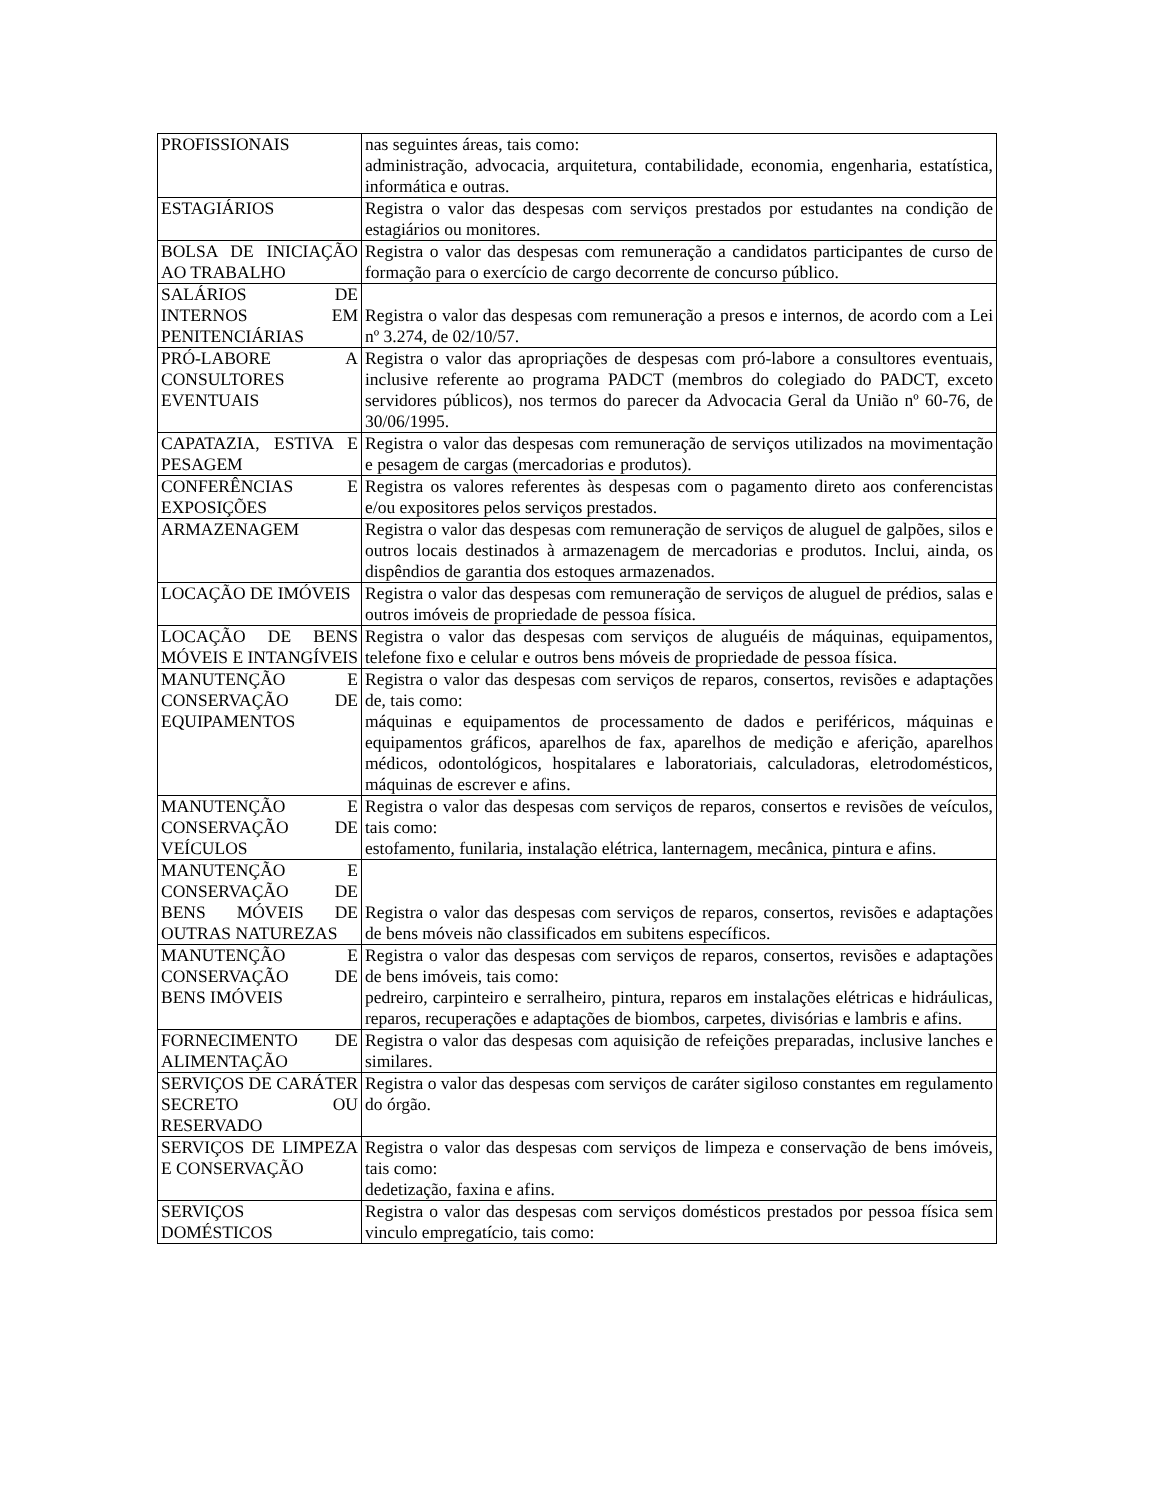| PROFISSIONAIS | nas seguintes áreas, tais como: administração, advocacia, arquitetura, contabilidade, economia, engenharia, estatística, informática e outras. |
| ESTAGIÁRIOS | Registra o valor das despesas com serviços prestados por estudantes na condição de estagiários ou monitores. |
| BOLSA DE INICIAÇÃO AO TRABALHO | Registra o valor das despesas com remuneração a candidatos participantes de curso de formação para o exercício de cargo decorrente de concurso público. |
| SALÁRIOS DE INTERNOS EM PENITENCIÁRIAS | Registra o valor das despesas com remuneração a presos e internos, de acordo com a Lei nº 3.274, de 02/10/57. |
| PRÓ-LABORE A CONSULTORES EVENTUAIS | Registra o valor das apropriações de despesas com pró-labore a consultores eventuais, inclusive referente ao programa PADCT (membros do colegiado do PADCT, exceto servidores públicos), nos termos do parecer da Advocacia Geral da União nº 60-76, de 30/06/1995. |
| CAPATAZIA, ESTIVA E PESAGEM | Registra o valor das despesas com remuneração de serviços utilizados na movimentação e pesagem de cargas (mercadorias e produtos). |
| CONFERÊNCIAS E EXPOSIÇÕES | Registra os valores referentes às despesas com o pagamento direto aos conferencistas e/ou expositores pelos serviços prestados. |
| ARMAZENAGEM | Registra o valor das despesas com remuneração de serviços de aluguel de galpões, silos e outros locais destinados à armazenagem de mercadorias e produtos. Inclui, ainda, os dispêndios de garantia dos estoques armazenados. |
| LOCAÇÃO DE IMÓVEIS | Registra o valor das despesas com remuneração de serviços de aluguel de prédios, salas e outros imóveis de propriedade de pessoa física. |
| LOCAÇÃO DE BENS MÓVEIS E INTANGÍVEIS | Registra o valor das despesas com serviços de aluguéis de máquinas, equipamentos, telefone fixo e celular e outros bens móveis de propriedade de pessoa física. |
| MANUTENÇÃO E CONSERVAÇÃO DE EQUIPAMENTOS | Registra o valor das despesas com serviços de reparos, consertos, revisões e adaptações de, tais como: máquinas e equipamentos de processamento de dados e periféricos, máquinas e equipamentos gráficos, aparelhos de fax, aparelhos de medição e aferição, aparelhos médicos, odontológicos, hospitalares e laboratoriais, calculadoras, eletrodomésticos, máquinas de escrever e afins. |
| MANUTENÇÃO E CONSERVAÇÃO DE VEÍCULOS | Registra o valor das despesas com serviços de reparos, consertos e revisões de veículos, tais como: estofamento, funilaria, instalação elétrica, lanternagem, mecânica, pintura e afins. |
| MANUTENÇÃO E CONSERVAÇÃO DE BENS MÓVEIS DE OUTRAS NATUREZAS | Registra o valor das despesas com serviços de reparos, consertos, revisões e adaptações de bens móveis não classificados em subitens específicos. |
| MANUTENÇÃO E CONSERVAÇÃO DE BENS IMÓVEIS | Registra o valor das despesas com serviços de reparos, consertos, revisões e adaptações de bens imóveis, tais como: pedreiro, carpinteiro e serralheiro, pintura, reparos em instalações elétricas e hidráulicas, reparos, recuperações e adaptações de biombos, carpetes, divisórias e lambris e afins. |
| FORNECIMENTO DE ALIMENTAÇÃO | Registra o valor das despesas com aquisição de refeições preparadas, inclusive lanches e similares. |
| SERVIÇOS DE CARÁTER SECRETO OU RESERVADO | Registra o valor das despesas com serviços de caráter sigiloso constantes em regulamento do órgão. |
| SERVIÇOS DE LIMPEZA E CONSERVAÇÃO | Registra o valor das despesas com serviços de limpeza e conservação de bens imóveis, tais como: dedetização, faxina e afins. |
| SERVIÇOS DOMÉSTICOS | Registra o valor das despesas com serviços domésticos prestados por pessoa física sem vinculo empregatício, tais como: |